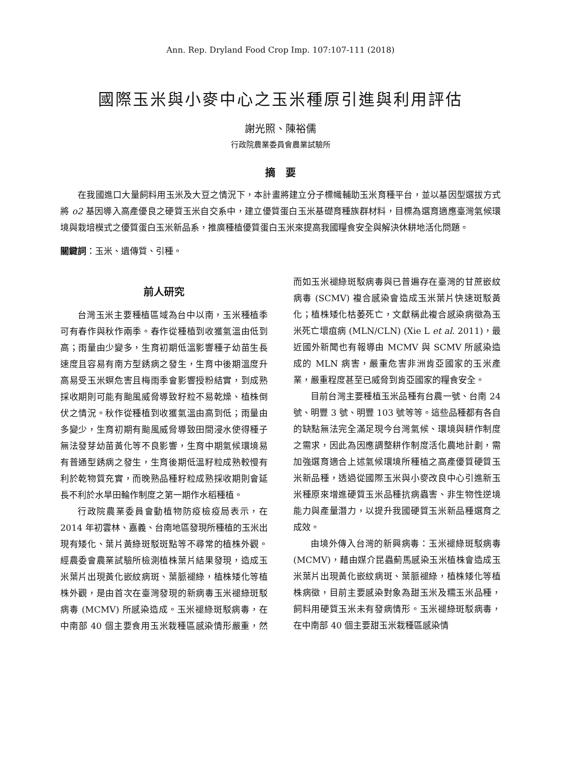Ann. Rep. Dryland Food Crop Imp. 107:107-111 (2018)
國際玉米與小麥中心之玉米種原引進與利用評估
謝光照、陳裕儒
行政院農業委員會農業試驗所
摘　要
在我國進口大量飼料用玉米及大豆之情況下，本計畫將建立分子標幟輔助玉米育種平台，並以基因型選拔方式將 o2 基因導入高產優良之硬質玉米自交系中，建立優質蛋白玉米基礎育種族群材料，目標為選育適應臺灣氣候環境與栽培模式之優質蛋白玉米新品系，推廣種植優質蛋白玉米來提高我國糧食安全與解決休耕地活化問題。
關鍵詞：玉米、遺傳質、引種。
前人研究
台灣玉米主要種植區域為台中以南，玉米種植季可有春作與秋作兩季。春作從種植到收獲氣溫由低到高；雨量由少變多，生育初期低溫影響種子幼苗生長速度且容易有南方型銹病之發生，生育中後期溫度升高易受玉米螟危害且梅雨季會影響授粉結實，到成熟採收期則可能有颱風威脅導致籽粒不易乾燥、植株倒伏之情況。秋作從種植到收獲氣溫由高到低；雨量由多變少，生育初期有颱風威脅導致田間浸水使得種子無法發芽幼苗黃化等不良影響，生育中期氣候環境易有普通型銹病之發生，生育後期低溫籽粒成熟較慢有利於乾物質充實，而晚熟品種籽粒成熟採收期則會延長不利於水旱田輪作制度之第一期作水稻種植。
行政院農業委員會動植物防疫檢疫局表示，在 2014 年初雲林、嘉義、台南地區發現所種植的玉米出現有矮化、葉片黃綠斑駁斑點等不尋常的植株外觀。經農委會農業試驗所檢測植株葉片結果發現，造成玉米葉片出現黃化嵌紋病斑、葉脈褪綠，植株矮化等植株外觀，是由首次在臺灣發現的新病毒玉米褪綠斑駁病毒 (MCMV) 所感染造成。玉米褪綠斑駁病毒，在中南部 40 個主要食用玉米栽種區感染情形嚴重，然而如玉米褪綠斑駁病毒與已普遍存在臺灣的甘蔗嵌紋病毒 (SCMV) 複合感染會造成玉米葉片快速斑駁黃化；植株矮化枯萎死亡，文獻稱此複合感染病徵為玉米死亡壞疽病 (MLN/CLN) (Xie L et al. 2011)，最近國外新聞也有報導由 MCMV 與 SCMV 所感染造成的 MLN 病害，嚴重危害非洲肯亞國家的玉米產業，嚴重程度甚至已威脅到肯亞國家的糧食安全。
目前台灣主要種植玉米品種有台農一號、台南 24 號、明豐 3 號、明豐 103 號等等。這些品種都有各自的缺點無法完全滿足現今台灣氣候、環境與耕作制度之需求，因此為因應調整耕作制度活化農地計劃，需加強選育適合上述氣候環境所種植之高產優質硬質玉米新品種，透過從國際玉米與小麥改良中心引進新玉米種原來增進硬質玉米品種抗病蟲害、非生物性逆境能力與產量潛力，以提升我國硬質玉米新品種選育之成效。
由境外傳入台灣的新興病毒：玉米褪綠斑駁病毒 (MCMV)，藉由媒介昆蟲薊馬感染玉米植株會造成玉米葉片出現黃化嵌紋病斑、葉脈褪綠，植株矮化等植株病徵，目前主要感染對象為甜玉米及糯玉米品種，飼料用硬質玉米未有發病情形。玉米褪綠斑駁病毒，在中南部 40 個主要甜玉米栽種區感染情